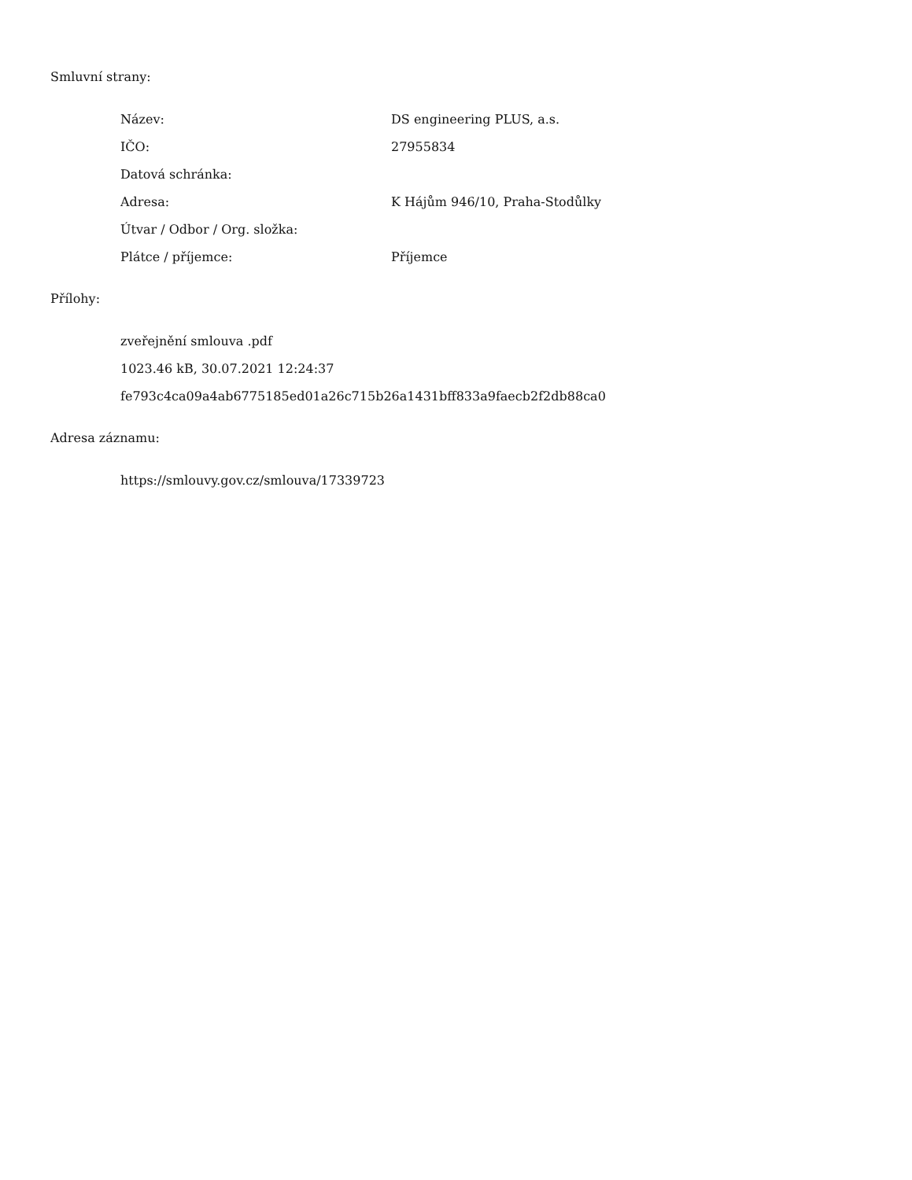Smluvní strany:
Název: DS engineering PLUS, a.s.
IČO: 27955834
Datová schránka:
Adresa: K Hájům 946/10, Praha-Stodůlky
Útvar / Odbor / Org. složka:
Plátce / příjemce: Příjemce
Přílohy:
zveřejnění smlouva .pdf
1023.46 kB, 30.07.2021 12:24:37
fe793c4ca09a4ab6775185ed01a26c715b26a1431bff833a9faecb2f2db88ca0
Adresa záznamu:
https://smlouvy.gov.cz/smlouva/17339723